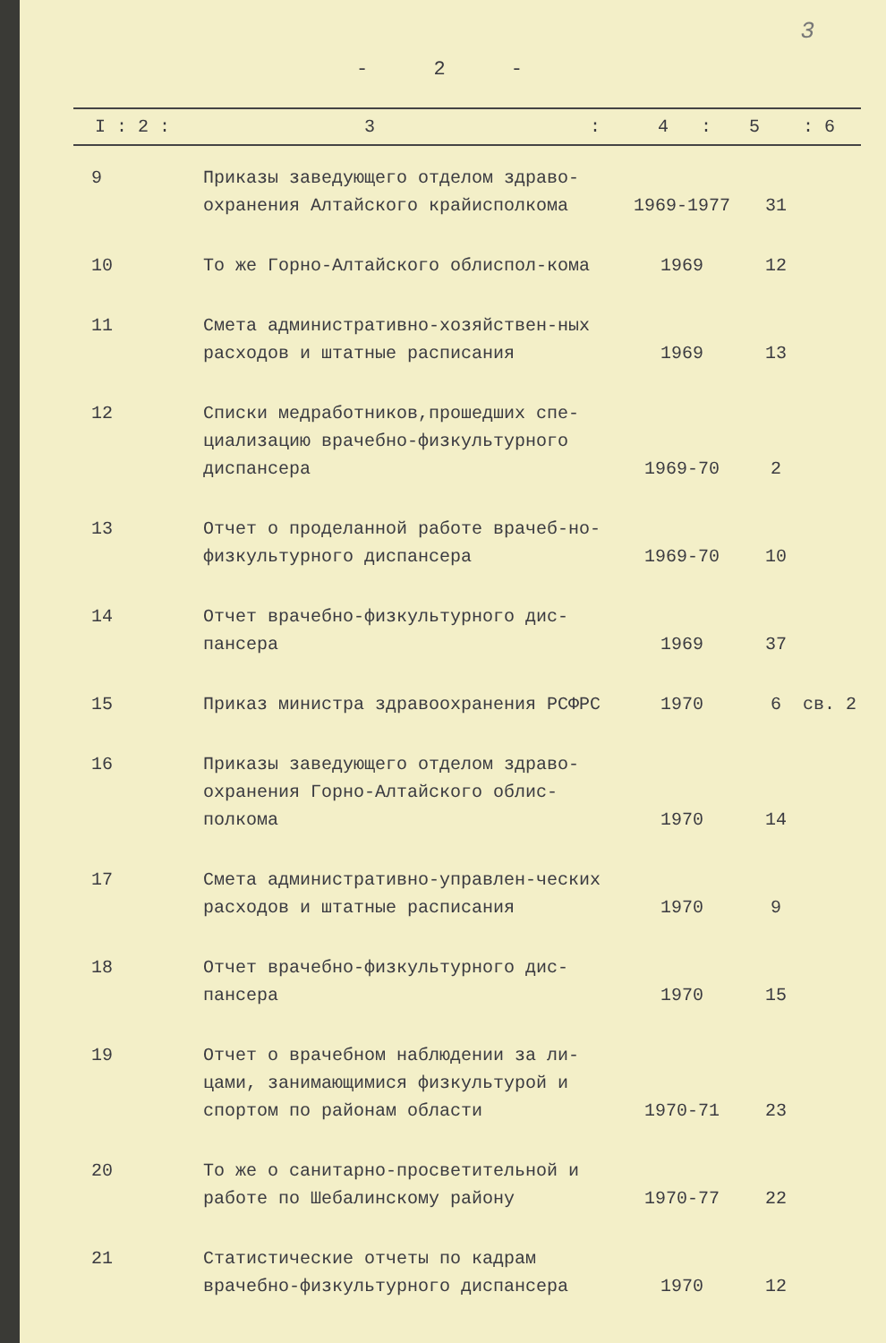3
- 2 -
| I : 2 : | 3 : | 4 : | 5 | : 6 |
| --- | --- | --- | --- | --- |
| 9 | Приказы заведующего отделом здраво-охранения Алтайского крайисполкома | 1969-1977 | 31 | |
| 10 | То же Горно-Алтайского облиспол-кома | 1969 | 12 | |
| 11 | Смета административно-хозяйствен-ных расходов и штатные расписания | 1969 | 13 | |
| 12 | Списки медработников,прошедших спе-циализацию врачебно-физкультурного диспансера | 1969-70 | 2 | |
| 13 | Отчет о проделанной работе врачеб-но-физкультурного диспансера | 1969-70 | 10 | |
| 14 | Отчет врачебно-физкультурного дис-пансера | 1969 | 37 | |
| 15 | Приказ министра здравоохранения РСФРС | 1970 | 6 | св. 2 |
| 16 | Приказы заведующего отделом здраво-охранения Горно-Алтайского облис-полкома | 1970 | 14 | |
| 17 | Смета административно-управлен-ческих расходов и штатные расписания | 1970 | 9 | |
| 18 | Отчет врачебно-физкультурного дис-пансера | 1970 | 15 | |
| 19 | Отчет о врачебном наблюдении за ли-цами, занимающимися физкультурой и спортом по районам области | 1970-71 | 23 | |
| 20 | То же о санитарно-просветительной и работе по Шебалинскому району | 1970-77 | 22 | |
| 21 | Статистические отчеты по кадрам врачебно-физкультурного диспансера | 1970 | 12 | |